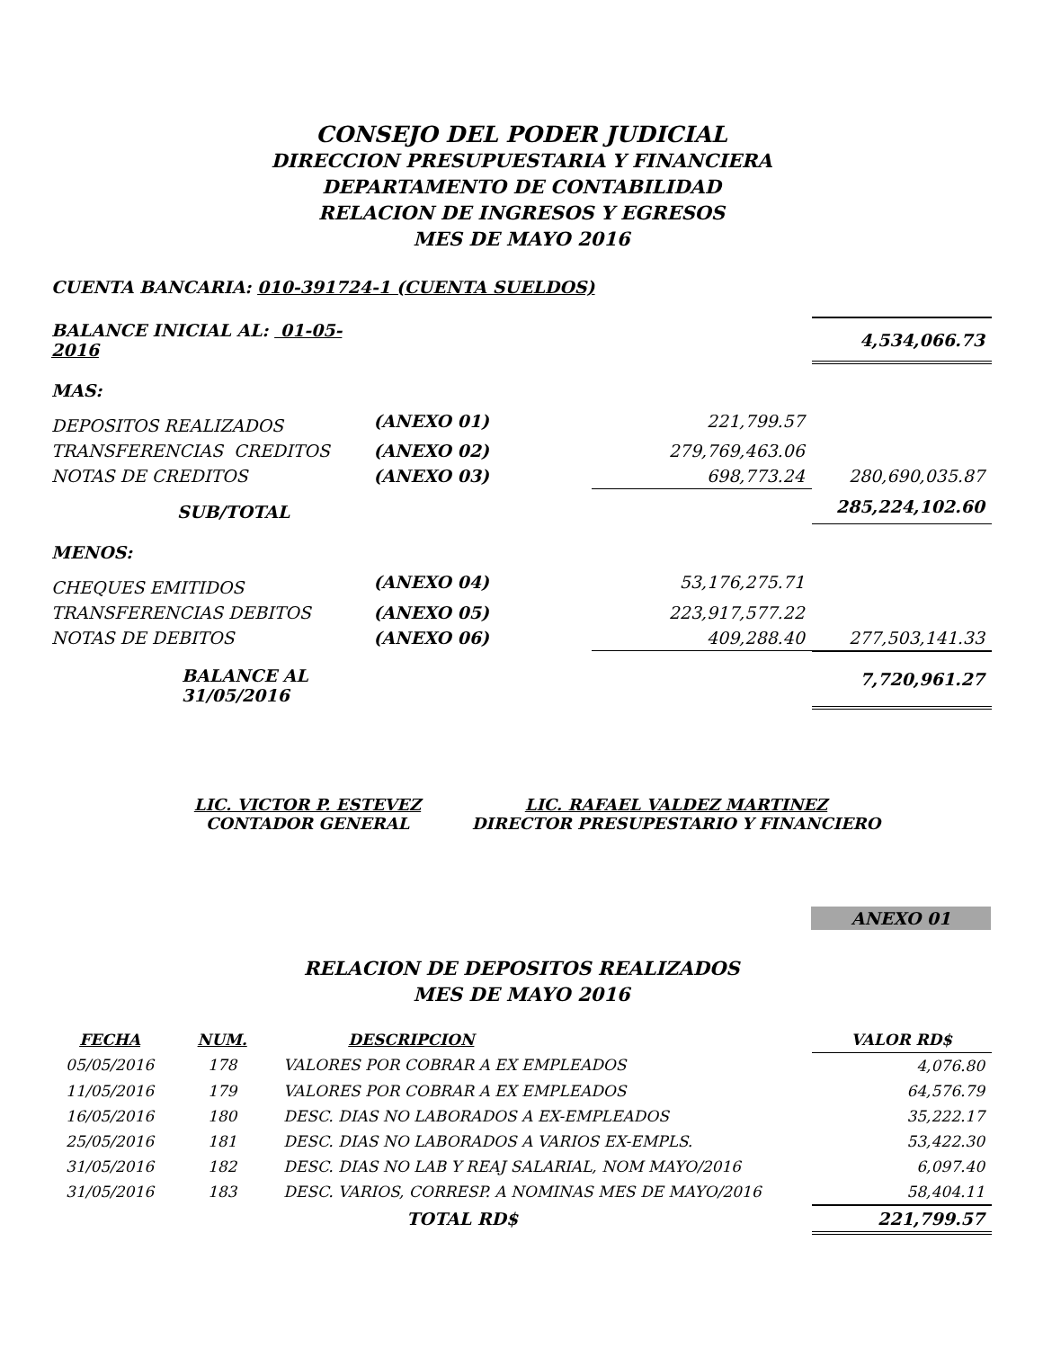CONSEJO DEL PODER JUDICIAL
DIRECCION PRESUPUESTARIA Y FINANCIERA
DEPARTAMENTO DE CONTABILIDAD
RELACION DE INGRESOS Y EGRESOS
MES DE MAYO 2016
CUENTA BANCARIA: 010-391724-1 (CUENTA SUELDOS)
| BALANCE INICIAL AL: 01-05-2016 | | | 4,534,066.73 |
| MAS: | | | |
| DEPOSITOS REALIZADOS | (ANEXO 01) | 221,799.57 | |
| TRANSFERENCIAS CREDITOS | (ANEXO 02) | 279,769,463.06 | |
| NOTAS DE CREDITOS | (ANEXO 03) | 698,773.24 | 280,690,035.87 |
| SUB/TOTAL | | | 285,224,102.60 |
| MENOS: | | | |
| CHEQUES EMITIDOS | (ANEXO 04) | 53,176,275.71 | |
| TRANSFERENCIAS DEBITOS | (ANEXO 05) | 223,917,577.22 | |
| NOTAS DE DEBITOS | (ANEXO 06) | 409,288.40 | 277,503,141.33 |
| BALANCE AL 31/05/2016 | | | 7,720,961.27 |
LIC. VICTOR P. ESTEVEZ
CONTADOR GENERAL
LIC. RAFAEL VALDEZ MARTINEZ
DIRECTOR PRESUPESTARIO Y FINANCIERO
ANEXO 01
RELACION DE DEPOSITOS REALIZADOS
MES DE MAYO 2016
| FECHA | NUM. | DESCRIPCION | VALOR RD$ |
| 05/05/2016 | 178 | VALORES POR COBRAR A EX EMPLEADOS | 4,076.80 |
| 11/05/2016 | 179 | VALORES POR COBRAR A EX EMPLEADOS | 64,576.79 |
| 16/05/2016 | 180 | DESC. DIAS NO LABORADOS A EX-EMPLEADOS | 35,222.17 |
| 25/05/2016 | 181 | DESC. DIAS NO LABORADOS A VARIOS EX-EMPLS. | 53,422.30 |
| 31/05/2016 | 182 | DESC. DIAS NO LAB Y REAJ SALARIAL, NOM MAYO/2016 | 6,097.40 |
| 31/05/2016 | 183 | DESC. VARIOS, CORRESP. A NOMINAS MES DE MAYO/2016 | 58,404.11 |
| | | TOTAL RD$ | 221,799.57 |